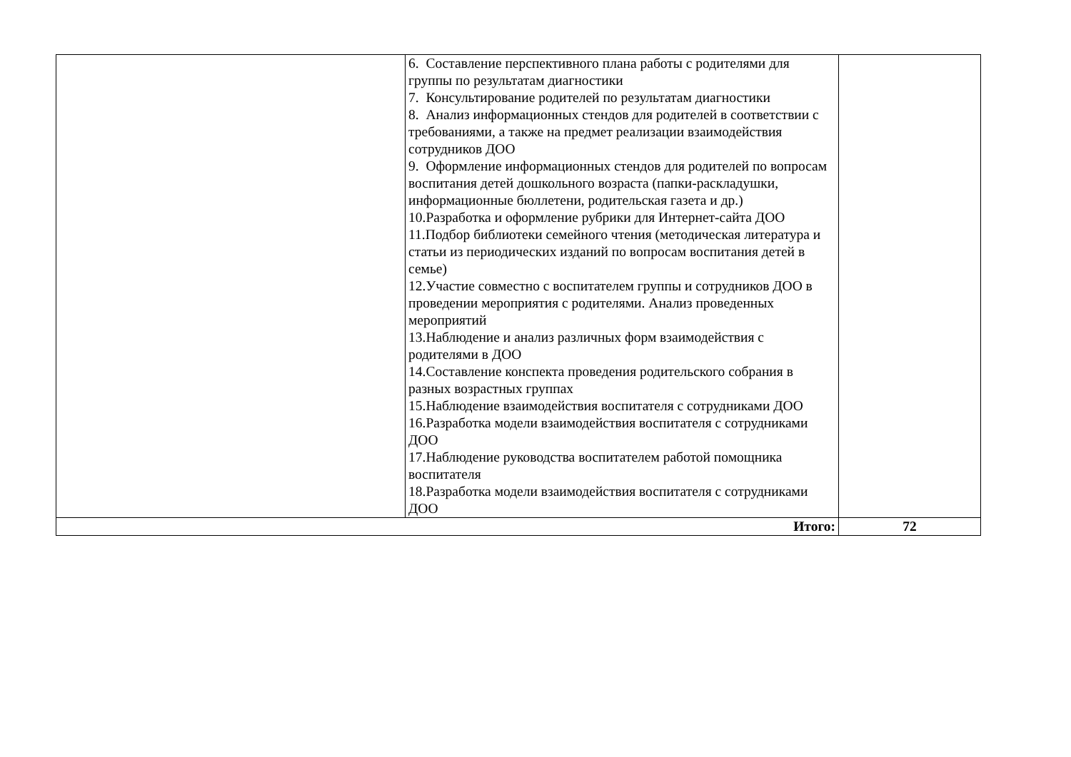| | 6. Составление перспективного плана работы с родителями для группы по результатам диагностики 7. Консультирование родителей по результатам диагностики 8. Анализ информационных стендов для родителей в соответствии с требованиями, а также на предмет реализации взаимодействия сотрудников ДОО 9. Оформление информационных стендов для родителей по вопросам воспитания детей дошкольного возраста (папки-раскладушки, информационные бюллетени, родительская газета и др.) 10.Разработка и оформление рубрики для Интернет-сайта ДОО 11.Подбор библиотеки семейного чтения (методическая литература и статьи из периодических изданий по вопросам воспитания детей в семье) 12.Участие совместно с воспитателем группы и сотрудников ДОО в проведении мероприятия с родителями. Анализ проведенных мероприятий 13.Наблюдение и анализ различных форм взаимодействия с родителями в ДОО 14.Составление конспекта проведения родительского собрания в разных возрастных группах 15.Наблюдение взаимодействия воспитателя с сотрудниками ДОО 16.Разработка модели взаимодействия воспитателя с сотрудниками ДОО 17.Наблюдение руководства воспитателем работой помощника воспитателя 18.Разработка модели взаимодействия воспитателя с сотрудниками ДОО | |
| Итого: | | 72 |